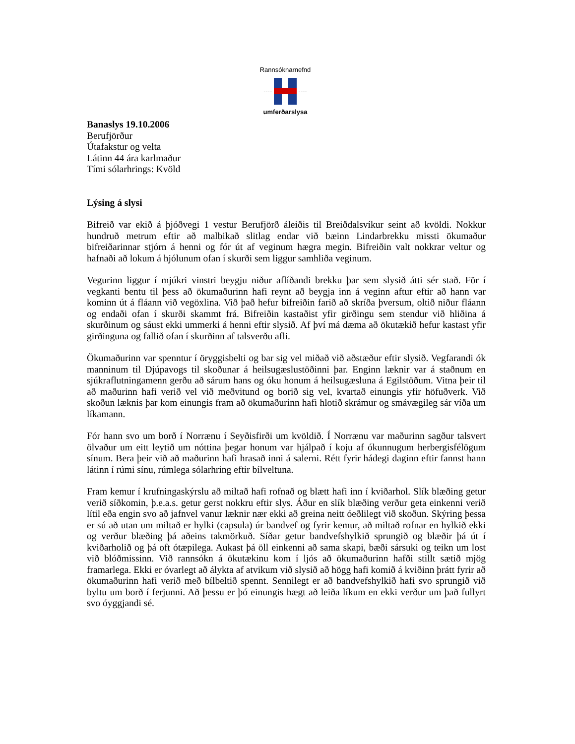Rannsóknarnefnd
---- ----
umferðarslysa
Banaslys 19.10.2006
Berufjörður
Útafakstur og velta
Látinn 44 ára karlmaður
Tími sólarhrings: Kvöld
Lýsing á slysi
Bifreið var ekið á þjóðvegi 1 vestur Berufjörð áleiðis til Breiðdalsvíkur seint að kvöldi. Nokkur hundruð metrum eftir að malbikað slitlag endar við bæinn Lindarbrekku missti ökumaður bifreiðarinnar stjórn á henni og fór út af veginum hægra megin. Bifreiðin valt nokkrar veltur og hafnaði að lokum á hjólunum ofan í skurði sem liggur samhliða veginum.
Vegurinn liggur í mjúkri vinstri beygju niður aflíðandi brekku þar sem slysið átti sér stað. För í vegkanti bentu til þess að ökumaðurinn hafi reynt að beygja inn á veginn aftur eftir að hann var kominn út á fláann við vegöxlina. Við það hefur bifreiðin farið að skríða þversum, oltið niður fláann og endaði ofan í skurði skammt frá. Bifreiðin kastaðist yfir girðingu sem stendur við hliðina á skurðinum og sáust ekki ummerki á henni eftir slysið. Af því má dæma að ökutækið hefur kastast yfir girðinguna og fallið ofan í skurðinn af talsverðu afli.
Ökumaðurinn var spenntur í öryggisbelti og bar sig vel miðað við aðstæður eftir slysið. Vegfarandi ók manninum til Djúpavogs til skoðunar á heilsugæslustöðinni þar. Enginn læknir var á staðnum en sjúkraflutningamenn gerðu að sárum hans og óku honum á heilsugæsluna á Egilstöðum. Vitna þeir til að maðurinn hafi verið vel við meðvitund og borið sig vel, kvartað einungis yfir höfuðverk. Við skoðun læknis þar kom einungis fram að ökumaðurinn hafi hlotið skrámur og smávægileg sár víða um líkamann.
Fór hann svo um borð í Norrænu í Seyðisfirði um kvöldið. Í Norrænu var maðurinn sagður talsvert ölvaður um eitt leytið um nóttina þegar honum var hjálpað í koju af ókunnugum herbergisfélögum sínum. Bera þeir við að maðurinn hafi hrasað inni á salerni. Rétt fyrir hádegi daginn eftir fannst hann látinn í rúmi sínu, rúmlega sólarhring eftir bílveltuna.
Fram kemur í krufningaskýrslu að miltað hafi rofnað og blætt hafi inn í kviðarhol. Slík blæðing getur verið síðkomin, þ.e.a.s. getur gerst nokkru eftir slys. Áður en slík blæðing verður geta einkenni verið lítil eða engin svo að jafnvel vanur læknir nær ekki að greina neitt óeðlilegt við skoðun. Skýring þessa er sú að utan um miltað er hylki (capsula) úr bandvef og fyrir kemur, að miltað rofnar en hylkið ekki og verður blæðing þá aðeins takmörkuð. Síðar getur bandvefshylkið sprungið og blæðir þá út í kviðarholið og þá oft ótæpilega. Aukast þá öll einkenni að sama skapi, bæði sársuki og teikn um lost við blóðmissinn. Við rannsókn á ökutækinu kom í ljós að ökumaðurinn hafði stillt sætið mjög framarlega. Ekki er óvarlegt að álykta af atvikum við slysið að högg hafi komið á kviðinn þrátt fyrir að ökumaðurinn hafi verið með bílbeltið spennt. Sennilegt er að bandvefshylkið hafi svo sprungið við byltu um borð í ferjunni. Að þessu er þó einungis hægt að leiða líkum en ekki verður um það fullyrt svo óyggjandi sé.